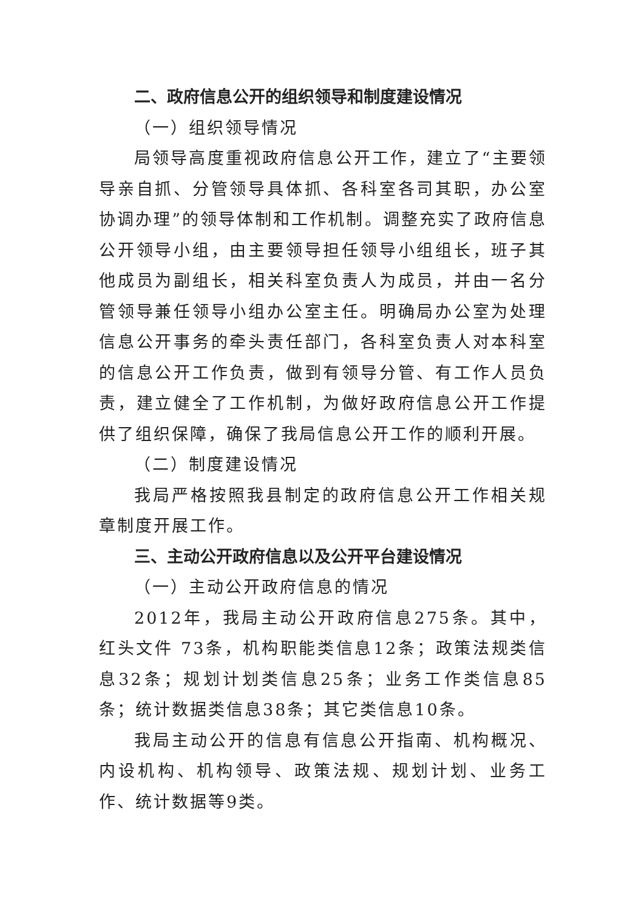二、政府信息公开的组织领导和制度建设情况
（一）组织领导情况
局领导高度重视政府信息公开工作，建立了“主要领导亲自抓、分管领导具体抓、各科室各司其职，办公室协调办理”的领导体制和工作机制。调整充实了政府信息公开领导小组，由主要领导担任领导小组组长，班子其他成员为副组长，相关科室负责人为成员，并由一名分管领导兼任领导小组办公室主任。明确局办公室为处理信息公开事务的牵头责任部门，各科室负责人对本科室的信息公开工作负责，做到有领导分管、有工作人员负责，建立健全了工作机制，为做好政府信息公开工作提供了组织保障，确保了我局信息公开工作的顺利开展。
（二）制度建设情况
我局严格按照我县制定的政府信息公开工作相关规章制度开展工作。
三、主动公开政府信息以及公开平台建设情况
（一）主动公开政府信息的情况
2012年，我局主动公开政府信息275条。其中，红头文件 73条，机构职能类信息12条；政策法规类信息32条；规划计划类信息25条；业务工作类信息85条；统计数据类信息38条；其它类信息10条。
我局主动公开的信息有信息公开指南、机构概况、内设机构、机构领导、政策法规、规划计划、业务工作、统计数据等9类。